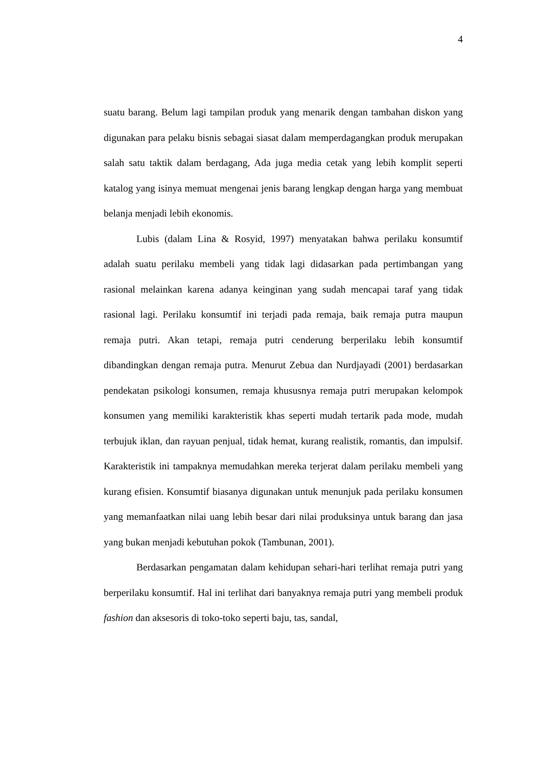4
suatu barang. Belum lagi tampilan produk yang menarik dengan tambahan diskon yang digunakan para pelaku bisnis sebagai siasat dalam memperdagangkan produk merupakan salah satu taktik dalam berdagang, Ada juga media cetak yang lebih komplit seperti katalog yang isinya memuat mengenai jenis barang lengkap dengan harga yang membuat belanja menjadi lebih ekonomis.
Lubis (dalam Lina & Rosyid, 1997) menyatakan bahwa perilaku konsumtif adalah suatu perilaku membeli yang tidak lagi didasarkan pada pertimbangan yang rasional melainkan karena adanya keinginan yang sudah mencapai taraf yang tidak rasional lagi. Perilaku konsumtif ini terjadi pada remaja, baik remaja putra maupun remaja putri. Akan tetapi, remaja putri cenderung berperilaku lebih konsumtif dibandingkan dengan remaja putra. Menurut Zebua dan Nurdjayadi (2001) berdasarkan pendekatan psikologi konsumen, remaja khususnya remaja putri merupakan kelompok konsumen yang memiliki karakteristik khas seperti mudah tertarik pada mode, mudah terbujuk iklan, dan rayuan penjual, tidak hemat, kurang realistik, romantis, dan impulsif. Karakteristik ini tampaknya memudahkan mereka terjerat dalam perilaku membeli yang kurang efisien. Konsumtif biasanya digunakan untuk menunjuk pada perilaku konsumen yang memanfaatkan nilai uang lebih besar dari nilai produksinya untuk barang dan jasa yang bukan menjadi kebutuhan pokok (Tambunan, 2001).
Berdasarkan pengamatan dalam kehidupan sehari-hari terlihat remaja putri yang berperilaku konsumtif. Hal ini terlihat dari banyaknya remaja putri yang membeli produk fashion dan aksesoris di toko-toko seperti baju, tas, sandal,